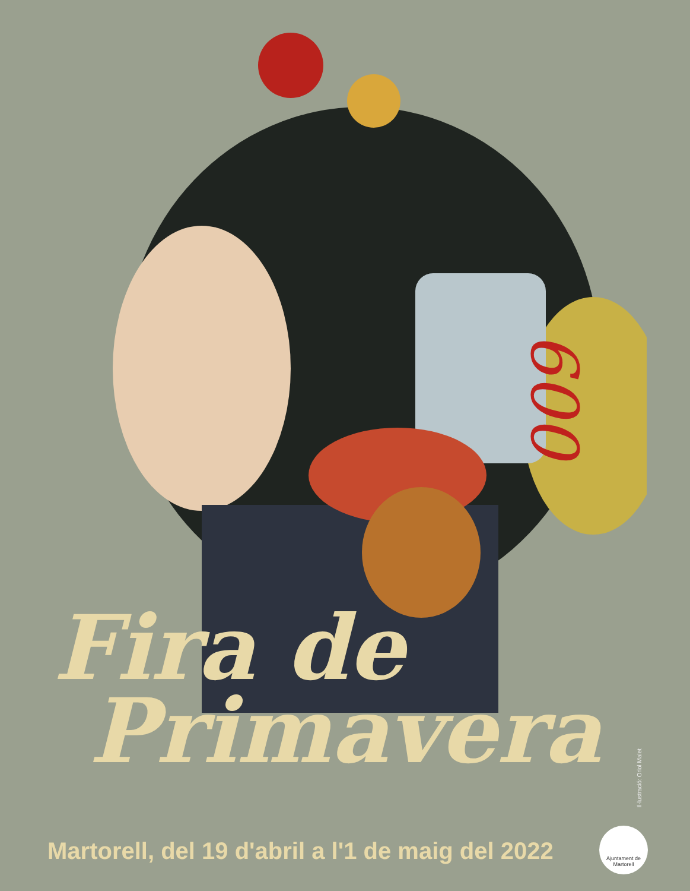600
Fira de
Primavera
Martorell, del 19 d'abril a l'1 de maig del 2022
Il·lustració: Oriol Malet
Ajuntament de Martorell